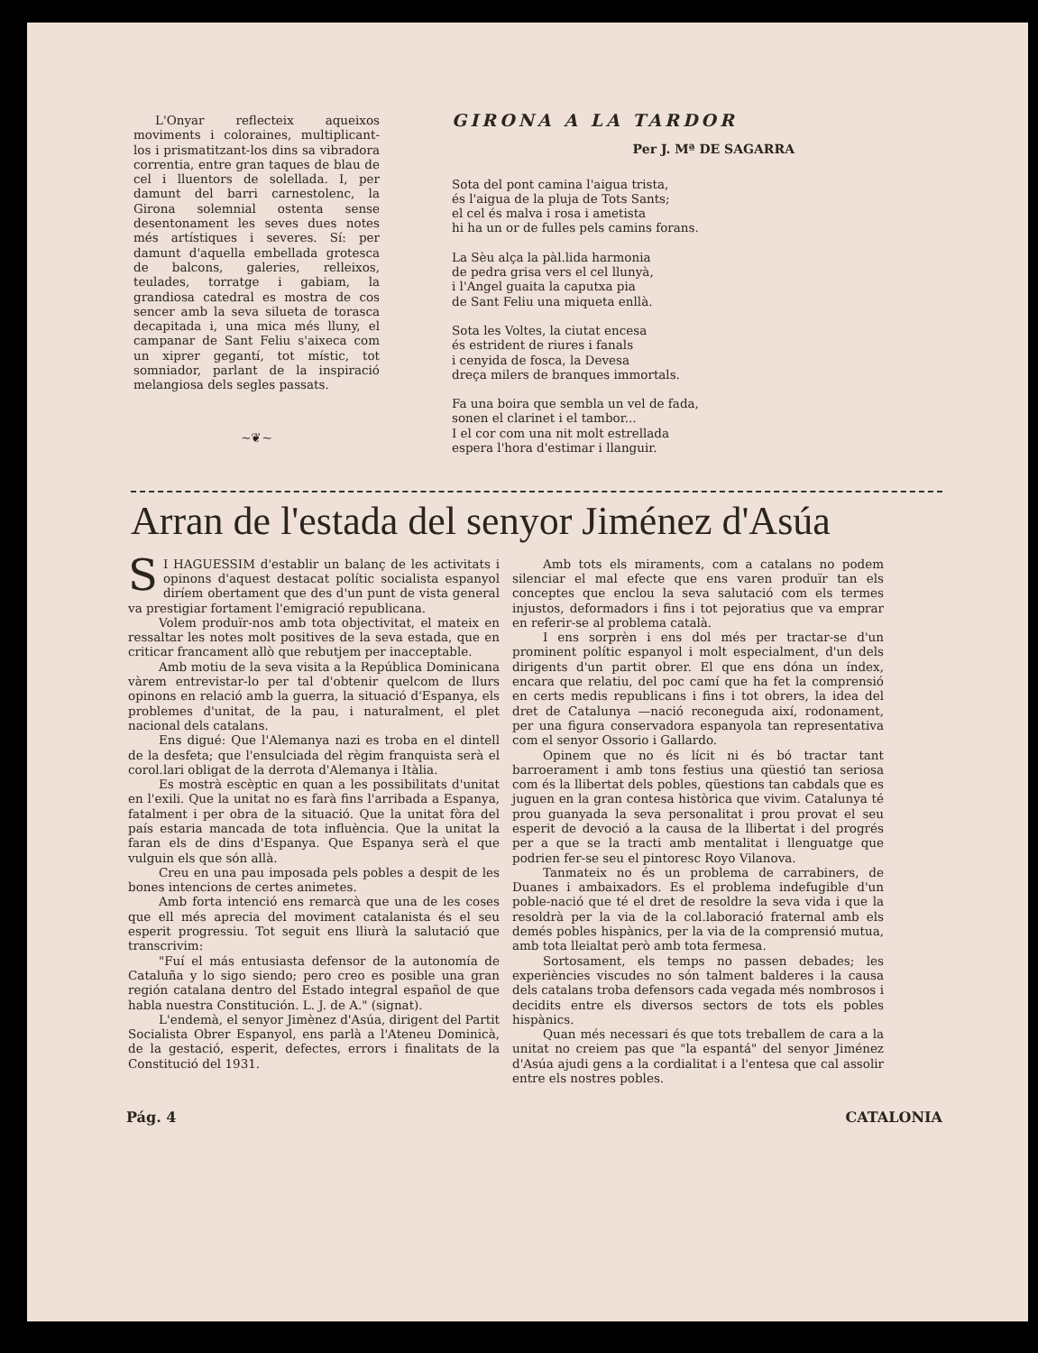L'Onyar reflecteix aqueixos moviments i coloraines, multiplicant-los i prismatitzant-los dins sa vibradora correntia, entre gran taques de blau de cel i lluentors de solellada. I, per damunt del barri carnestolenc, la Girona solemnial ostenta sense desentonament les seves dues notes més artístiques i severes. Sí: per damunt d'aquella embellada grotesca de balcons, galeries, relleixos, teulades, torratge i gabiam, la grandiosa catedral es mostra de cos sencer amb la seva silueta de torasca decapitada i, una mica més lluny, el campanar de Sant Feliu s'aixeca com un xiprer gegantí, tot místic, tot somniador, parlant de la inspiració melangiosa dels segles passats.
~❦~
GIRONA A LA TARDOR
Per J. Mª DE SAGARRA
Sota del pont camina l'aigua trista,
és l'aigua de la pluja de Tots Sants;
el cel és malva i rosa i ametista
hi ha un or de fulles pels camins forans.
La Sèu alça la pàl.lida harmonia
de pedra grisa vers el cel llunyà,
i l'Angel guaita la caputxa pia
de Sant Feliu una miqueta enllà.
Sota les Voltes, la ciutat encesa
és estrident de riures i fanals
i cenyida de fosca, la Devesa
dreça milers de branques immortals.
Fa una boira que sembla un vel de fada,
sonen el clarinet i el tambor...
I el cor com una nit molt estrellada
espera l'hora d'estimar i llanguir.
Arran de l'estada del senyor Jiménez d'Asúa
SI HAGUESSIM d'establir un balanç de les activitats i opinons d'aquest destacat polític socialista espanyol diríem obertament que des d'un punt de vista general va prestigiar fortament l'emigració republicana.
Volem produïr-nos amb tota objectivitat, el mateix en ressaltar les notes molt positives de la seva estada, que en criticar francament allò que rebutjem per inacceptable.
Amb motiu de la seva visita a la República Dominicana vàrem entrevistar-lo per tal d'obtenir quelcom de llurs opinons en relació amb la guerra, la situació d'Espanya, els problemes d'unitat, de la pau, i naturalment, el plet nacional dels catalans.
Ens digué: Que l'Alemanya nazi es troba en el dintell de la desfeta; que l'ensulciada del règim franquista serà el corol.lari obligat de la derrota d'Alemanya i Itàlia.
Es mostrà escèptic en quan a les possibilitats d'unitat en l'exili. Que la unitat no es farà fins l'arribada a Espanya, fatalment i per obra de la situació. Que la unitat fòra del país estaria mancada de tota influència. Que la unitat la faran els de dins d'Espanya. Que Espanya serà el que vulguin els que són allà.
Creu en una pau imposada pels pobles a despit de les bones intencions de certes animetes.
Amb forta intenció ens remarcà que una de les coses que ell més aprecia del moviment catalanista és el seu esperit progressiu. Tot seguit ens lliurà la salutació que transcrivim:
"Fuí el más entusiasta defensor de la autonomía de Cataluña y lo sigo siendo; pero creo es posible una gran región catalana dentro del Estado integral español de que habla nuestra Constitución. L. J. de A." (signat).
L'endemà, el senyor Jimènez d'Asúa, dirigent del Partit Socialista Obrer Espanyol, ens parlà a l'Ateneu Dominicà, de la gestació, esperit, defectes, errors i finalitats de la Constitució del 1931.
Amb tots els miraments, com a catalans no podem silenciar el mal efecte que ens varen produïr tan els conceptes que enclou la seva salutació com els termes injustos, deformadors i fins i tot pejoratius que va emprar en referir-se al problema català.
I ens sorprèn i ens dol més per tractar-se d'un prominent polític espanyol i molt especialment, d'un dels dirigents d'un partit obrer. El que ens dóna un índex, encara que relatiu, del poc camí que ha fet la comprensió en certs medis republicans i fins i tot obrers, la idea del dret de Catalunya —nació reconeguda així, rodonament, per una figura conservadora espanyola tan representativa com el senyor Ossorio i Gallardo.
Opinem que no és lícit ni és bó tractar tant barroerament i amb tons festius una qüestió tan seriosa com és la llibertat dels pobles, qüestions tan cabdals que es juguen en la gran contesa històrica que vivim. Catalunya té prou guanyada la seva personalitat i prou provat el seu esperit de devoció a la causa de la llibertat i del progrés per a que se la tracti amb mentalitat i llenguatge que podrien fer-se seu el pintoresc Royo Vilanova.
Tanmateix no és un problema de carrabiners, de Duanes i ambaixadors. Es el problema indefugible d'un poble-nació que té el dret de resoldre la seva vida i que la resoldrà per la via de la col.laboració fraternal amb els demés pobles hispànics, per la via de la comprensió mutua, amb tota lleialtat però amb tota fermesa.
Sortosament, els temps no passen debades; les experiències viscudes no són talment balderes i la causa dels catalans troba defensors cada vegada més nombrosos i decidits entre els diversos sectors de tots els pobles hispànics.
Quan més necessari és que tots treballem de cara a la unitat no creiem pas que "la espantá" del senyor Jiménez d'Asúa ajudi gens a la cordialitat i a l'entesa que cal assolir entre els nostres pobles.
Pág. 4 CATALONIA